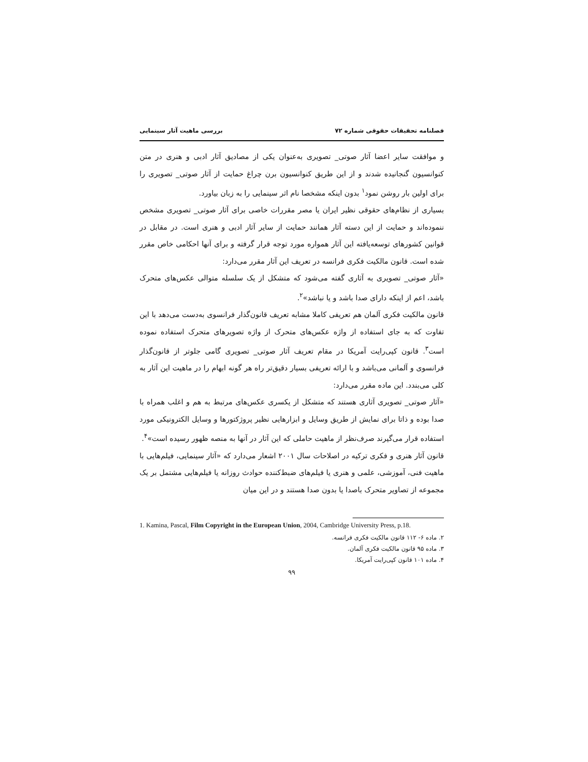فصلنامه تحقیقات حقوقی شماره ۷۲ بررسی ماهیت آثار سینمایی
و موافقت سایر اعضا آثار صوتی_ تصویری به‌عنوان یکی از مصادیق آثار ادبی و هنری در متن کنوانسیون گنجانیده شدند و از این طریق کنوانسیون برن چراغ حمایت از آثار صوتی_ تصویری را برای اولین بار روشن نمود<sup>۱</sup> بدون اینکه مشخصا نام اثر سینمایی را به زبان بیاورد.
بسیاری از نظام‌های حقوقی نظیر ایران یا مصر مقررات خاصی برای آثار صوتی_ تصویری مشخص ننموده‌اند و حمایت از این دسته آثار همانند حمایت از سایر آثار ادبی و هنری است. در مقابل در قوانین کشورهای توسعه‌یافته این آثار همواره مورد توجه قرار گرفته و برای آنها احکامی خاص مقرر شده است. قانون مالکیت فکری فرانسه در تعریف این آثار مقرر می‌دارد:
«آثار صوتی_ تصویری به آثاری گفته می‌شود که متشکل از یک سلسله متوالی عکس‌های متحرک باشد، اعم از اینکه دارای صدا باشد و یا نباشد»<sup>۲</sup>.
قانون مالکیت فکری آلمان هم تعریفی کاملا مشابه تعریف قانون‌گذار فرانسوی به‌دست می‌دهد با این تفاوت که به جای استفاده از واژه عکس‌های متحرک از واژه تصویرهای متحرک استفاده نموده است<sup>۳</sup>. قانون کپی‌رایت آمریکا در مقام تعریف آثار صوتی_ تصویری گامی جلوتر از قانون‌گذار فرانسوی و آلمانی می‌باشد و با ارائه تعریفی بسیار دقیق‌تر راه هر گونه ابهام را در ماهیت این آثار به کلی می‌بندد. این ماده مقرر می‌دارد:
«آثار صوتی_ تصویری آثاری هستند که متشکل از یکسری عکس‌های مرتبط به هم و اغلب همراه با صدا بوده و ذاتا برای نمایش از طریق وسایل و ابزارهایی نظیر پروژکتورها و وسایل الکترونیکی مورد استفاده قرار می‌گیرند صرف‌نظر از ماهیت حاملی که این آثار در آنها به منصه ظهور رسیده است»<sup>۴</sup>.
قانون آثار هنری و فکری ترکیه در اصلاحات سال ۲۰۰۱ اشعار می‌دارد که «آثار سینمایی، فیلم‌هایی با ماهیت فنی، آموزشی، علمی و هنری یا فیلم‌های ضبط‌کننده حوادث روزانه یا فیلم‌هایی مشتمل بر یک مجموعه از تصاویر متحرک باصدا یا بدون صدا هستند و در این میان
1. Kamina, Pascal, Film Copyright in the European Union, 2004, Cambridge University Press, p.18.
۲. ماده ۶- ۱۱۲ قانون مالکیت فکری فرانسه.
۳. ماده ۹۵ قانون مالکیت فکری آلمان.
۴. ماده ۱۰۱ قانون کپی‌رایت آمریکا.
۹۹